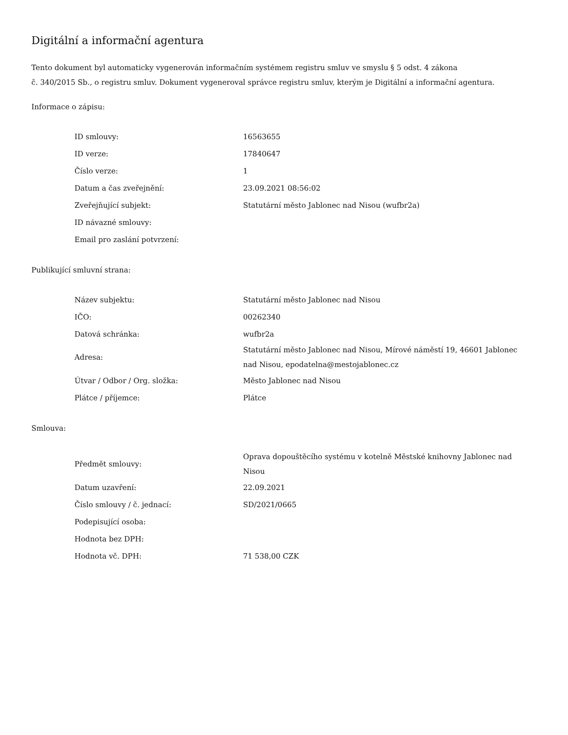Digitální a informační agentura
Tento dokument byl automaticky vygenerován informačním systémem registru smluv ve smyslu § 5 odst. 4 zákona
č. 340/2015 Sb., o registru smluv. Dokument vygeneroval správce registru smluv, kterým je Digitální a informační agentura.
Informace o zápisu:
| ID smlouvy: | 16563655 |
| ID verze: | 17840647 |
| Číslo verze: | 1 |
| Datum a čas zveřejnění: | 23.09.2021 08:56:02 |
| Zveřejňující subjekt: | Statutární město Jablonec nad Nisou (wufbr2a) |
| ID návazné smlouvy: | |
| Email pro zaslání potvrzení: | |
Publikující smluvní strana:
| Název subjektu: | Statutární město Jablonec nad Nisou |
| IČO: | 00262340 |
| Datová schránka: | wufbr2a |
| Adresa: | Statutární město Jablonec nad Nisou, Mírové náměstí 19, 46601 Jablonec nad Nisou, epodatelna@mestojablonec.cz |
| Útvar / Odbor / Org. složka: | Město Jablonec nad Nisou |
| Plátce / příjemce: | Plátce |
Smlouva:
| Předmět smlouvy: | Oprava dopouštěcího systému v kotelně Městské knihovny Jablonec nad Nisou |
| Datum uzavření: | 22.09.2021 |
| Číslo smlouvy / č. jednací: | SD/2021/0665 |
| Podepisující osoba: | |
| Hodnota bez DPH: | |
| Hodnota vč. DPH: | 71 538,00 CZK |